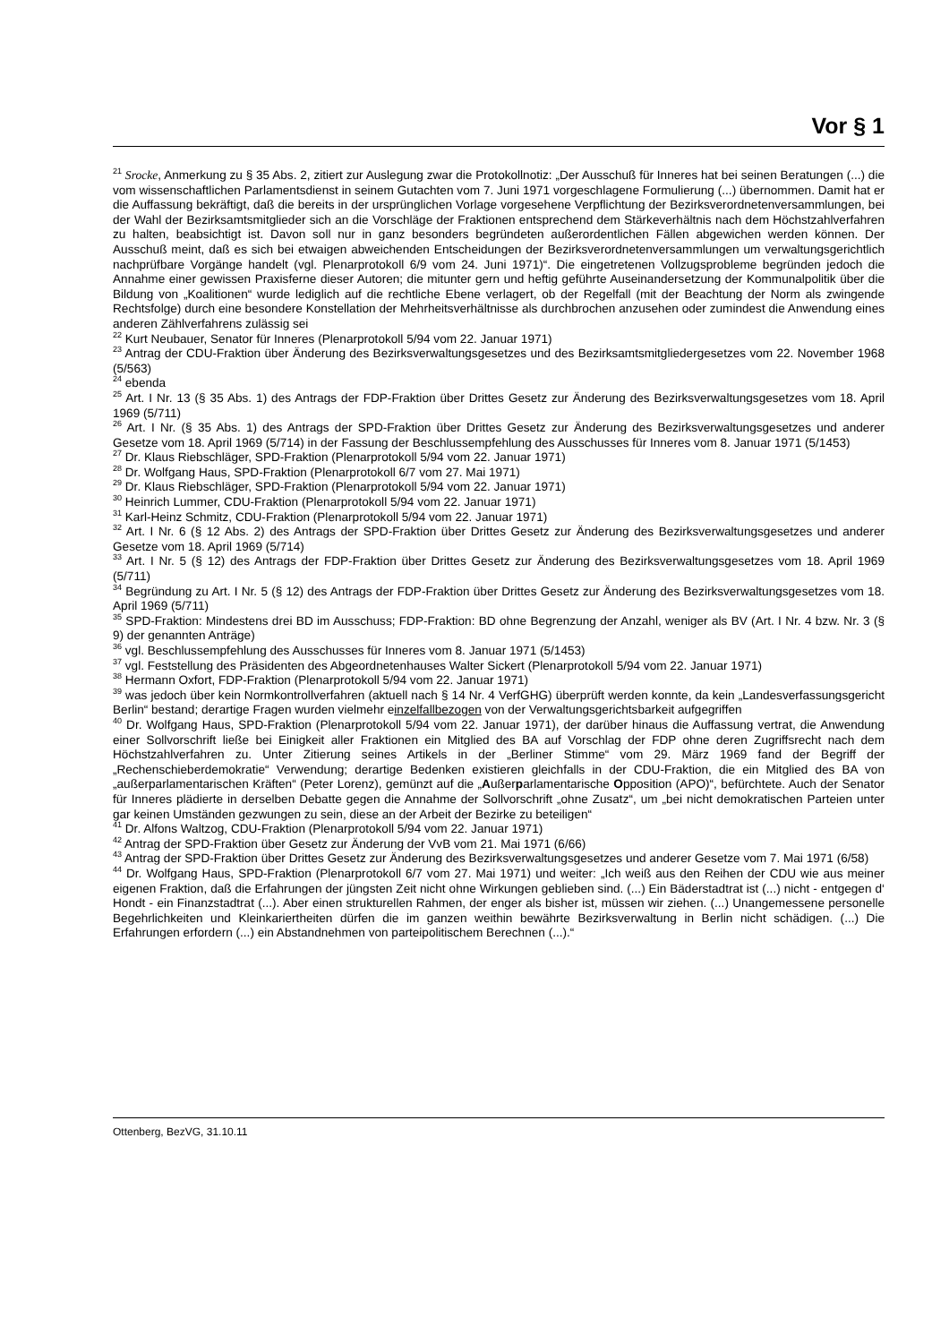Vor § 1
<sup>21</sup> Srocke, Anmerkung zu § 35 Abs. 2, zitiert zur Auslegung zwar die Protokollnotiz: „Der Ausschuß für Inneres hat bei seinen Beratungen (...) die vom wissenschaftlichen Parlamentsdienst in seinem Gutachten vom 7. Juni 1971 vorgeschlagene Formulierung (...) übernommen. Damit hat er die Auffassung bekräftigt, daß die bereits in der ursprünglichen Vorlage vorgesehene Verpflichtung der Bezirksverordnetenversammlungen, bei der Wahl der Bezirksamtsmitglieder sich an die Vorschläge der Fraktionen entsprechend dem Stärkeverhältnis nach dem Höchstzahlverfahren zu halten, beabsichtigt ist. Davon soll nur in ganz besonders begründeten außerordentlichen Fällen abgewichen werden können. Der Ausschuß meint, daß es sich bei etwaigen abweichenden Entscheidungen der Bezirksverordnetenversammlungen um verwaltungsgerichtlich nachprüfbare Vorgänge handelt (vgl. Plenarprotokoll 6/9 vom 24. Juni 1971)“. Die eingetretenen Vollzugsprobleme begründen jedoch die Annahme einer gewissen Praxisferne dieser Autoren; die mitunter gern und heftig geführte Auseinandersetzung der Kommunalpolitik über die Bildung von „Koalitionen“ wurde lediglich auf die rechtliche Ebene verlagert, ob der Regelfall (mit der Beachtung der Norm als zwingende Rechtsfolge) durch eine besondere Konstellation der Mehrheitsverhältnisse als durchbrochen anzusehen oder zumindest die Anwendung eines anderen Zählverfahrens zulässig sei
<sup>22</sup> Kurt Neubauer, Senator für Inneres (Plenarprotokoll 5/94 vom 22. Januar 1971)
<sup>23</sup> Antrag der CDU-Fraktion über Änderung des Bezirksverwaltungsgesetzes und des Bezirksamtsmitgliedergesetzes vom 22. November 1968 (5/563)
<sup>24</sup> ebenda
<sup>25</sup> Art. I Nr. 13 (§ 35 Abs. 1) des Antrags der FDP-Fraktion über Drittes Gesetz zur Änderung des Bezirksverwaltungsgesetzes vom 18. April 1969 (5/711)
<sup>26</sup> Art. I Nr. (§ 35 Abs. 1) des Antrags der SPD-Fraktion über Drittes Gesetz zur Änderung des Bezirksverwaltungsgesetzes und anderer Gesetze vom 18. April 1969 (5/714) in der Fassung der Beschlussempfehlung des Ausschusses für Inneres vom 8. Januar 1971 (5/1453)
<sup>27</sup> Dr. Klaus Riebschläger, SPD-Fraktion (Plenarprotokoll 5/94 vom 22. Januar 1971)
<sup>28</sup> Dr. Wolfgang Haus, SPD-Fraktion (Plenarprotokoll 6/7 vom 27. Mai 1971)
<sup>29</sup> Dr. Klaus Riebschläger, SPD-Fraktion (Plenarprotokoll 5/94 vom 22. Januar 1971)
<sup>30</sup> Heinrich Lummer, CDU-Fraktion (Plenarprotokoll 5/94 vom 22. Januar 1971)
<sup>31</sup> Karl-Heinz Schmitz, CDU-Fraktion (Plenarprotokoll 5/94 vom 22. Januar 1971)
<sup>32</sup> Art. I Nr. 6 (§ 12 Abs. 2) des Antrags der SPD-Fraktion über Drittes Gesetz zur Änderung des Bezirksverwaltungsgesetzes und anderer Gesetze vom 18. April 1969 (5/714)
<sup>33</sup> Art. I Nr. 5 (§ 12) des Antrags der FDP-Fraktion über Drittes Gesetz zur Änderung des Bezirksverwaltungsgesetzes vom 18. April 1969 (5/711)
<sup>34</sup> Begründung zu Art. I Nr. 5 (§ 12) des Antrags der FDP-Fraktion über Drittes Gesetz zur Änderung des Bezirksverwaltungsgesetzes vom 18. April 1969 (5/711)
<sup>35</sup> SPD-Fraktion: Mindestens drei BD im Ausschuss; FDP-Fraktion: BD ohne Begrenzung der Anzahl, weniger als BV (Art. I Nr. 4 bzw. Nr. 3 (§ 9) der genannten Anträge)
<sup>36</sup> vgl. Beschlussempfehlung des Ausschusses für Inneres vom 8. Januar 1971 (5/1453)
<sup>37</sup> vgl. Feststellung des Präsidenten des Abgeordnetenhauses Walter Sickert (Plenarprotokoll 5/94 vom 22. Januar 1971)
<sup>38</sup> Hermann Oxfort, FDP-Fraktion (Plenarprotokoll 5/94 vom 22. Januar 1971)
<sup>39</sup> was jedoch über kein Normkontrollverfahren (aktuell nach § 14 Nr. 4 VerfGHG) überprüft werden konnte, da kein „Landesverfassungsgericht Berlin“ bestand; derartige Fragen wurden vielmehr einzelfallbezogen von der Verwaltungsgerichtsbarkeit aufgegriffen
<sup>40</sup> Dr. Wolfgang Haus, SPD-Fraktion (Plenarprotokoll 5/94 vom 22. Januar 1971), der darüber hinaus die Auffassung vertrat, die Anwendung einer Sollvorschrift ließe bei Einigkeit aller Fraktionen ein Mitglied des BA auf Vorschlag der FDP ohne deren Zugriffsrecht nach dem Höchstzahlverfahren zu. Unter Zitierung seines Artikels in der „Berliner Stimme“ vom 29. März 1969 fand der Begriff der „Rechenschieberdemokratie“ Verwendung; derartige Bedenken existieren gleichfalls in der CDU-Fraktion, die ein Mitglied des BA von „außerparlamentarischen Kräften“ (Peter Lorenz), gemünzt auf die „Außerparlamentarische Opposition (APO)“, befürchtete. Auch der Senator für Inneres plädierte in derselben Debatte gegen die Annahme der Sollvorschrift „ohne Zusatz“, um „bei nicht demokratischen Parteien unter gar keinen Umständen gezwungen zu sein, diese an der Arbeit der Bezirke zu beteiligen“
<sup>41</sup> Dr. Alfons Waltzog, CDU-Fraktion (Plenarprotokoll 5/94 vom 22. Januar 1971)
<sup>42</sup> Antrag der SPD-Fraktion über Gesetz zur Änderung der VvB vom 21. Mai 1971 (6/66)
<sup>43</sup> Antrag der SPD-Fraktion über Drittes Gesetz zur Änderung des Bezirksverwaltungsgesetzes und anderer Gesetze vom 7. Mai 1971 (6/58)
<sup>44</sup> Dr. Wolfgang Haus, SPD-Fraktion (Plenarprotokoll 6/7 vom 27. Mai 1971) und weiter: „Ich weiß aus den Reihen der CDU wie aus meiner eigenen Fraktion, daß die Erfahrungen der jüngsten Zeit nicht ohne Wirkungen geblieben sind. (...) Ein Bäderstadtrat ist (...) nicht - entgegen d‘ Hondt - ein Finanzstadtrat (...). Aber einen strukturellen Rahmen, der enger als bisher ist, müssen wir ziehen. (...) Unangemessene personelle Begehrlichkeiten und Kleinkariertheiten dürfen die im ganzen weithin bewährte Bezirksverwaltung in Berlin nicht schädigen. (...) Die Erfahrungen erfordern (...) ein Abstandnehmen von parteipolitischem Berechnen (...).“
Ottenberg, BezVG, 31.10.11